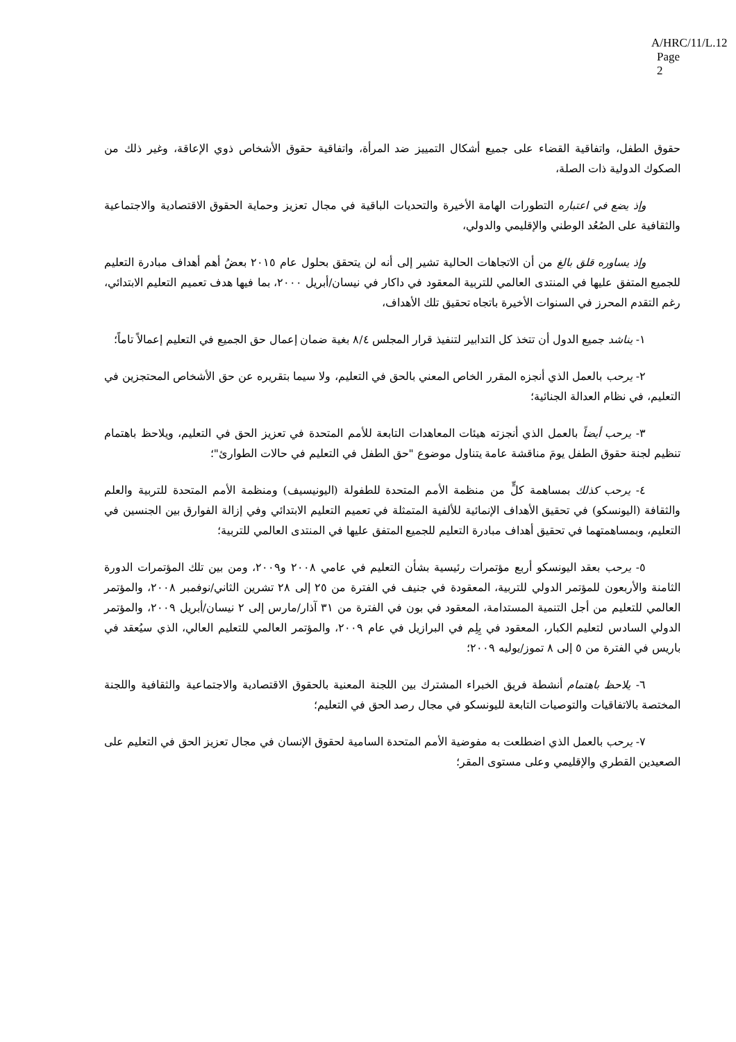A/HRC/11/L.12
Page 2
حقوق الطفل، واتفاقية القضاء على جميع أشكال التمييز ضد المرأة، واتفاقية حقوق الأشخاص ذوي الإعاقة، وغير ذلك من الصكوك الدولية ذات الصلة،
وإذ يضع في اعتباره التطورات الهامة الأخيرة والتحديات الباقية في مجال تعزيز وحماية الحقوق الاقتصادية والاجتماعية والثقافية على الصُعُد الوطني والإقليمي والدولي،
وإذ يساوره قلق بالغ من أن الاتجاهات الحالية تشير إلى أنه لن يتحقق بحلول عام ٢٠١٥ بعضُ أهم أهداف مبادرة التعليم للجميع المتفق عليها في المنتدى العالمي للتربية المعقود في داكار في نيسان/أبريل ٢٠٠٠، بما فيها هدف تعميم التعليم الابتدائي، رغم التقدم المحرز في السنوات الأخيرة باتجاه تحقيق تلك الأهداف،
١- يناشد جميع الدول أن تتخذ كل التدابير لتنفيذ قرار المجلس ٨/٤ بغية ضمان إعمال حق الجميع في التعليم إعمالاً تاماً؛
٢- يرحب بالعمل الذي أنجزه المقرر الخاص المعني بالحق في التعليم، ولا سيما بتقريره عن حق الأشخاص المحتجزين في التعليم، في نظام العدالة الجنائية؛
٣- يرحب أيضاً بالعمل الذي أنجزته هيئات المعاهدات التابعة للأمم المتحدة في تعزيز الحق في التعليم، ويلاحظ باهتمام تنظيم لجنة حقوق الطفل يومَ مناقشة عامة يتناول موضوع "حق الطفل في التعليم في حالات الطوارئ"؛
٤- يرحب كذلك بمساهمة كلٍّ من منظمة الأمم المتحدة للطفولة (اليونيسيف) ومنظمة الأمم المتحدة للتربية والعلم والثقافة (اليونسكو) في تحقيق الأهداف الإنمائية للألفية المتمثلة في تعميم التعليم الابتدائي وفي إزالة الفوارق بين الجنسين في التعليم، وبمساهمتهما في تحقيق أهداف مبادرة التعليم للجميع المتفق عليها في المنتدى العالمي للتربية؛
٥- يرحب بعقد اليونسكو أربع مؤتمرات رئيسية بشأن التعليم في عامي ٢٠٠٨ و٢٠٠٩، ومن بين تلك المؤتمرات الدورة الثامنة والأربعون للمؤتمر الدولي للتربية، المعقودة في جنيف في الفترة من ٢٥ إلى ٢٨ تشرين الثاني/نوفمبر ٢٠٠٨، والمؤتمر العالمي للتعليم من أجل التنمية المستدامة، المعقود في بون في الفترة من ٣١ آذار/مارس إلى ٢ نيسان/أبريل ٢٠٠٩، والمؤتمر الدولي السادس لتعليم الكبار، المعقود في بِلِم في البرازيل في عام ٢٠٠٩، والمؤتمر العالمي للتعليم العالي، الذي سيُعقد في باريس في الفترة من ٥ إلى ٨ تموز/يوليه ٢٠٠٩؛
٦- يلاحظ باهتمام أنشطة فريق الخبراء المشترك بين اللجنة المعنية بالحقوق الاقتصادية والاجتماعية والثقافية واللجنة المختصة بالاتفاقيات والتوصيات التابعة لليونسكو في مجال رصد الحق في التعليم؛
٧- يرحب بالعمل الذي اضطلعت به مفوضية الأمم المتحدة السامية لحقوق الإنسان في مجال تعزيز الحق في التعليم على الصعيدين القطري والإقليمي وعلى مستوى المقر؛